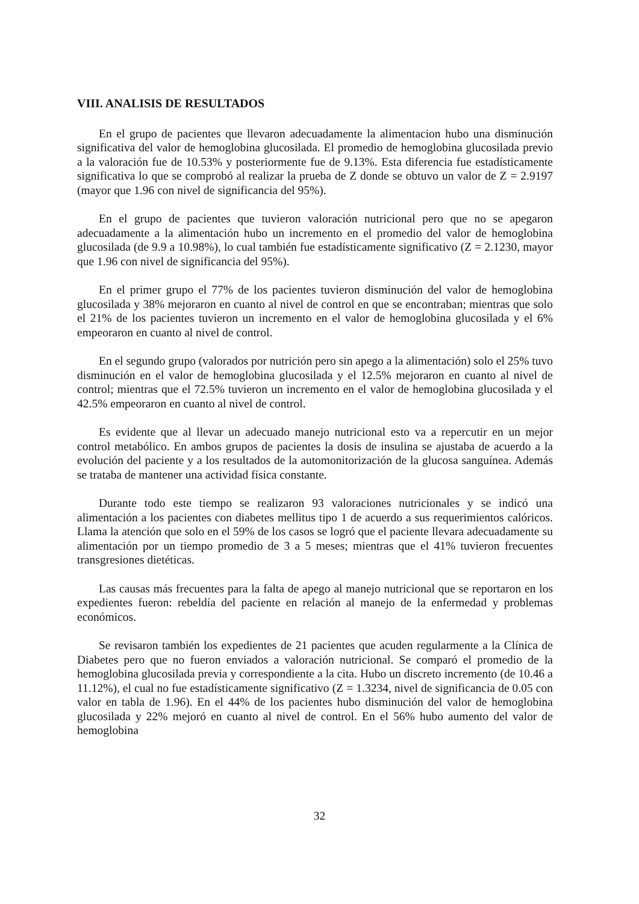VIII. ANALISIS DE RESULTADOS
En el grupo de pacientes que llevaron adecuadamente la alimentacion hubo una disminución significativa del valor de hemoglobina glucosilada. El promedio de hemoglobina glucosilada previo a la valoración fue de 10.53% y posteriormente fue de 9.13%. Esta diferencia fue estadísticamente significativa lo que se comprobó al realizar la prueba de Z donde se obtuvo un valor de Z = 2.9197 (mayor que 1.96 con nivel de significancia del 95%).
En el grupo de pacientes que tuvieron valoración nutricional pero que no se apegaron adecuadamente a la alimentación hubo un incremento en el promedio del valor de hemoglobina glucosilada (de 9.9 a 10.98%), lo cual también fue estadísticamente significativo (Z = 2.1230, mayor que 1.96 con nivel de significancia del 95%).
En el primer grupo el 77% de los pacientes tuvieron disminución del valor de hemoglobina glucosilada y 38% mejoraron en cuanto al nivel de control en que se encontraban; mientras que solo el 21% de los pacientes tuvieron un incremento en el valor de hemoglobina glucosilada y el 6% empeoraron en cuanto al nivel de control.
En el segundo grupo (valorados por nutrición pero sin apego a la alimentación) solo el 25% tuvo disminución en el valor de hemoglobina glucosilada y el 12.5% mejoraron en cuanto al nivel de control; mientras que el 72.5% tuvieron un incremento en el valor de hemoglobina glucosilada y el 42.5% empeoraron en cuanto al nivel de control.
Es evidente que al llevar un adecuado manejo nutricional esto va a repercutir en un mejor control metabólico. En ambos grupos de pacientes la dosis de insulina se ajustaba de acuerdo a la evolución del paciente y a los resultados de la automonitorización de la glucosa sanguínea. Además se trataba de mantener una actividad física constante.
Durante todo este tiempo se realizaron 93 valoraciones nutricionales y se indicó una alimentación a los pacientes con diabetes mellitus tipo 1 de acuerdo a sus requerimientos calóricos. Llama la atención que solo en el 59% de los casos se logró que el paciente llevara adecuadamente su alimentación por un tiempo promedio de 3 a 5 meses; mientras que el 41% tuvieron frecuentes transgresiones dietéticas.
Las causas más frecuentes para la falta de apego al manejo nutricional que se reportaron en los expedientes fueron: rebeldía del paciente en relación al manejo de la enfermedad y problemas económicos.
Se revisaron también los expedientes de 21 pacientes que acuden regularmente a la Clínica de Diabetes pero que no fueron enviados a valoración nutricional. Se comparó el promedio de la hemoglobina glucosilada previa y correspondiente a la cita. Hubo un discreto incremento (de 10.46 a 11.12%), el cual no fue estadísticamente significativo (Z = 1.3234, nivel de significancia de 0.05 con valor en tabla de 1.96). En el 44% de los pacientes hubo disminución del valor de hemoglobina glucosilada y 22% mejoró en cuanto al nivel de control. En el 56% hubo aumento del valor de hemoglobina
32